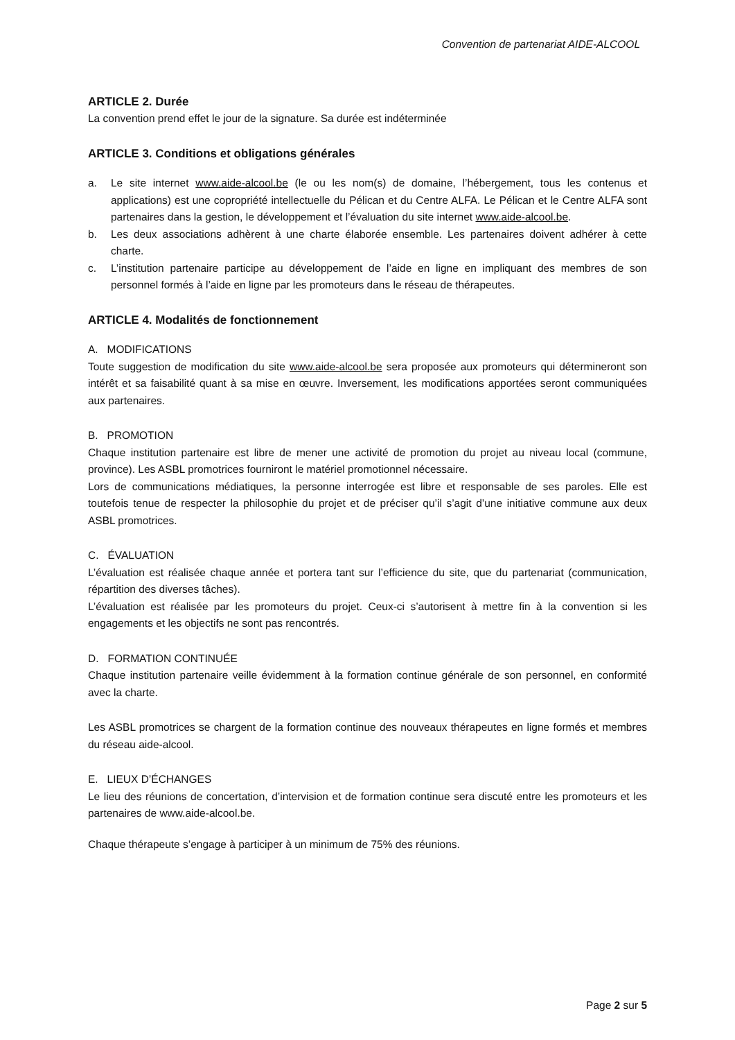Convention de partenariat AIDE-ALCOOL
ARTICLE 2. Durée
La convention prend effet le jour de la signature. Sa durée est indéterminée
ARTICLE 3. Conditions et obligations générales
a. Le site internet www.aide-alcool.be (le ou les nom(s) de domaine, l’hébergement, tous les contenus et applications) est une copropriété intellectuelle du Pélican et du Centre ALFA. Le Pélican et le Centre ALFA sont partenaires dans la gestion, le développement et l’évaluation du site internet www.aide-alcool.be.
b. Les deux associations adhèrent à une charte élaborée ensemble. Les partenaires doivent adhérer à cette charte.
c. L’institution partenaire participe au développement de l’aide en ligne en impliquant des membres de son personnel formés à l’aide en ligne par les promoteurs dans le réseau de thérapeutes.
ARTICLE 4. Modalités de fonctionnement
A. MODIFICATIONS
Toute suggestion de modification du site www.aide-alcool.be sera proposée aux promoteurs qui détermineront son intérêt et sa faisabilité quant à sa mise en œuvre. Inversement, les modifications apportées seront communiquées aux partenaires.
B. PROMOTION
Chaque institution partenaire est libre de mener une activité de promotion du projet au niveau local (commune, province). Les ASBL promotrices fourniront le matériel promotionnel nécessaire.
Lors de communications médiatiques, la personne interrogée est libre et responsable de ses paroles. Elle est toutefois tenue de respecter la philosophie du projet et de préciser qu’il s’agit d’une initiative commune aux deux ASBL promotrices.
C. ÉVALUATION
L’évaluation est réalisée chaque année et portera tant sur l’efficience du site, que du partenariat (communication, répartition des diverses tâches).
L’évaluation est réalisée par les promoteurs du projet. Ceux-ci s’autorisent à mettre fin à la convention si les engagements et les objectifs ne sont pas rencontrés.
D. FORMATION CONTINUÉE
Chaque institution partenaire veille évidemment à la formation continue générale de son personnel, en conformité avec la charte.
Les ASBL promotrices se chargent de la formation continue des nouveaux thérapeutes en ligne formés et membres du réseau aide-alcool.
E. LIEUX D’ÉCHANGES
Le lieu des réunions de concertation, d’intervision et de formation continue sera discuté entre les promoteurs et les partenaires de www.aide-alcool.be.
Chaque thérapeute s’engage à participer à un minimum de 75% des réunions.
Page 2 sur 5